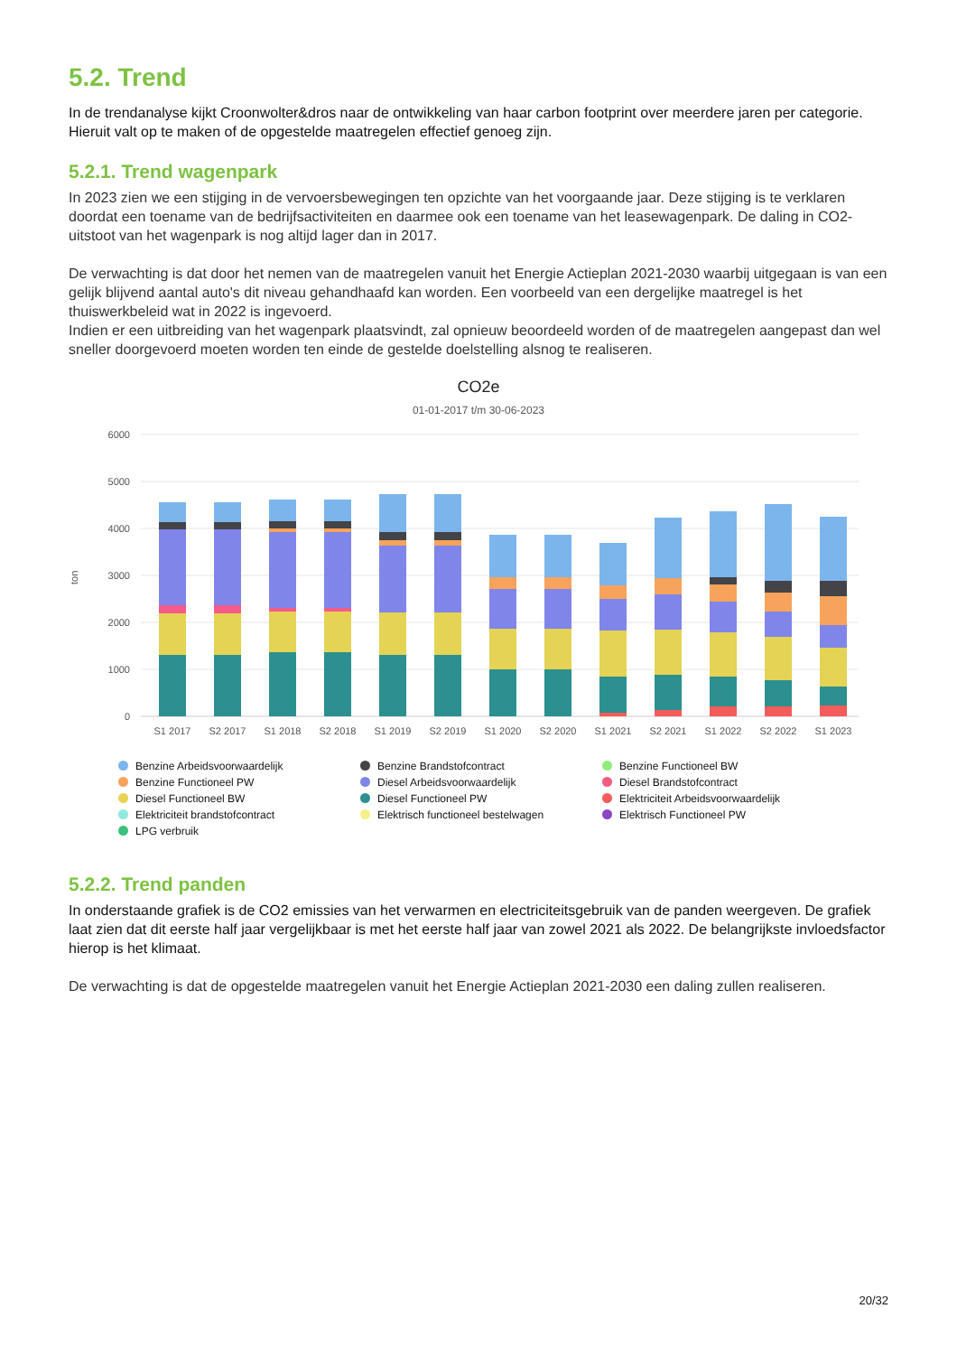5.2. Trend
In de trendanalyse kijkt Croonwolter&dros naar de ontwikkeling van haar carbon footprint over meerdere jaren per categorie. Hieruit valt op te maken of de opgestelde maatregelen effectief genoeg zijn.
5.2.1. Trend wagenpark
In 2023 zien we een stijging in de vervoersbewegingen ten opzichte van het voorgaande jaar. Deze stijging is te verklaren doordat een toename van de bedrijfsactiviteiten en daarmee ook een toename van het leasewagenpark. De daling in CO2-uitstoot van het wagenpark is nog altijd lager dan in 2017.
De verwachting is dat door het nemen van de maatregelen vanuit het Energie Actieplan 2021-2030 waarbij uitgegaan is van een gelijk blijvend aantal auto's dit niveau gehandhaafd kan worden. Een voorbeeld van een dergelijke maatregel is het thuiswerkbeleid wat in 2022 is ingevoerd.
Indien er een uitbreiding van het wagenpark plaatsvindt, zal opnieuw beoordeeld worden of de maatregelen aangepast dan wel sneller doorgevoerd moeten worden ten einde de gestelde doelstelling alsnog te realiseren.
CO2e
01-01-2017 t/m 30-06-2023
6000
5000
4000
3000
2000
1000
0
ton
S1 2017
S2 2017
S1 2018
S2 2018
S1 2019
S2 2019
S1 2020
S2 2020
S1 2021
S2 2021
S1 2022
S2 2022
S1 2023
Benzine Arbeidsvoorwaardelijk
Benzine Brandstofcontract
Benzine Functioneel BW
Benzine Functioneel PW
Diesel Arbeidsvoorwaardelijk
Diesel Brandstofcontract
Diesel Functioneel BW
Diesel Functioneel PW
Elektriciteit Arbeidsvoorwaardelijk
Elektriciteit brandstofcontract
Elektrisch functioneel bestelwagen
Elektrisch Functioneel PW
LPG verbruik
5.2.2. Trend panden
In onderstaande grafiek is de CO2 emissies van het verwarmen en electriciteitsgebruik van de panden weergeven. De grafiek laat zien dat dit eerste half jaar vergelijkbaar is met het eerste half jaar van zowel 2021 als 2022. De belangrijkste invloedsfactor hierop is het klimaat.
De verwachting is dat de opgestelde maatregelen vanuit het Energie Actieplan 2021-2030 een daling zullen realiseren.
20/32